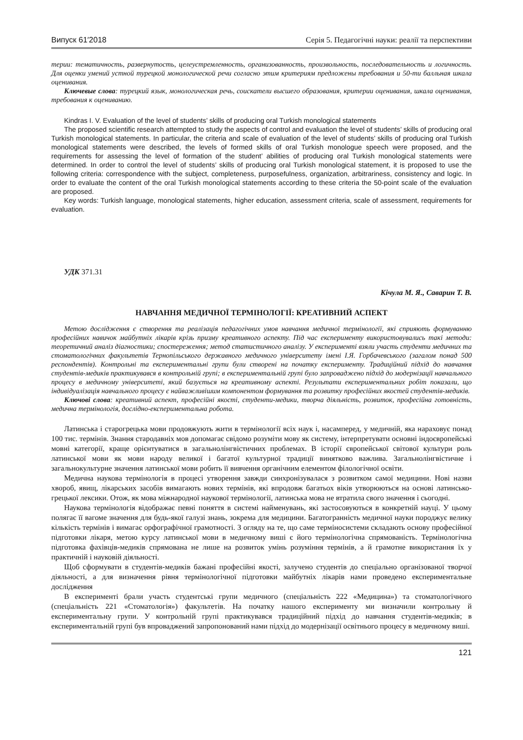Випуск 61′2018 Серія 5. Педагогічні науки: реалії та перспективи
терии: тематичность, развернутость, целеустремленность, организованность, произвольность, последовательность и логичность. Для оценки умений устной турецкой монологической речи согласно этим критериям предложены требования и 50-ти балльная шкала оценивания.
Ключевые слова: турецкий язык, монологическая речь, соискатели высшего образования, критерии оценивания, шкала оценивания, требования к оцениванию.
Kindras I. V. Evaluation of the level of students’ skills of producing oral Turkish monological statements
The proposed scientific research attempted to study the aspects of control and evaluation the level of students’ skills of producing oral Turkish monological statements. In particular, the criteria and scale of evaluation of the level of students’ skills of producing oral Turkish monological statements were described, the levels of formed skills of oral Turkish monologue speech were proposed, and the requirements for assessing the level of formation of the student’ abilities of producing oral Turkish monological statements were determined. In order to control the level of students’ skills of producing oral Turkish monological statement, it is proposed to use the following criteria: correspondence with the subject, completeness, purposefulness, organization, arbitrariness, consistency and logic. In order to evaluate the content of the oral Turkish monological statements according to these criteria the 50-point scale of the evaluation are proposed.
Key words: Turkish language, monological statements, higher education, assessment criteria, scale of assessment, requirements for evaluation.
УДК 371.31
Кічула М. Я., Саварин Т. В.
НАВЧАННЯ МЕДИЧНОЇ ТЕРМІНОЛОГІЇ: КРЕАТИВНИЙ АСПЕКТ
Метою дослідження є створення та реалізація педагогічних умов навчання медичної термінології, які сприяють формуванню професійних навичок майбутніх лікарів крізь призму креативного аспекту. Під час експерименту використовувались такі методи: теоретичний аналіз діагностики; спостереження; метод статистичного аналізу. У експерименті взяли участь студенти медичних та стоматологічних факультетів Тернопільського державного медичного університету імені І.Я. Горбачевського (загалом понад 500 респондентів). Контрольні та експериментальні групи були створені на початку експерименту. Традиційний підхід до навчання студентів-медиків практикувався в контрольній групі; в експериментальній групі було запроваджено підхід до модернізації навчального процесу в медичному університеті, який базується на креативному аспекті. Результати експериментальних робіт показали, що індивідуалізація навчального процесу є найважливішим компонентом формування та розвитку професійних якостей студентів-медиків.
Ключові слова: креативний аспект, професійні якості, студенти-медики, творча діяльність, розвиток, професійна готовність, медична термінологія, дослідно-експериментальна робота.
Латинська і старогрецька мови продовжують жити в термінології всіх наук і, насамперед, у медичній, яка нараховує понад 100 тис. термінів. Знання стародавніх мов допомагає свідомо розуміти мову як систему, інтерпретувати основні індоєвропейські мовні категорії, краще орієнтуватися в загальнолінгвістичних проблемах. В історії європейської світової культури роль латинської мови як мови народу великої і багатої культурної традиції винятково важлива. Загальнолінгвістичне і загальнокультурне значення латинської мови робить її вивчення органічним елементом філологічної освіти.
Медична наукова термінологія в процесі утворення завжди синхронізувалася з розвитком самої медицини. Нові назви хвороб, явищ, лікарських засобів вимагають нових термінів, які впродовж багатьох віків утворюються на основі латинсько-грецької лексики. Отож, як мова міжнародної наукової термінології, латинська мова не втратила свого значення і сьогодні.
Наукова термінологія відображає певні поняття в системі найменувань, які застосовуються в конкретній науці. У цьому полягає її вагоме значення для будь-якої галузі знань, зокрема для медицини. Багатогранність медичної науки породжує велику кількість термінів і вимагає орфографічної грамотності. З огляду на те, що саме терміносистеми складають основу професійної підготовки лікаря, метою курсу латинської мови в медичному виші є його термінологічна спрямованість. Термінологічна підготовка фахівців-медиків спрямована не лише на розвиток умінь розуміння термінів, а й грамотне використання їх у практичній і науковій діяльності.
Щоб сформувати в студентів-медиків бажані професійні якості, залучено студентів до спеціально організованої творчої діяльності, а для визначення рівня термінологічної підготовки майбутніх лікарів нами проведено експериментальне дослідження
В експерименті брали участь студентські групи медичного (спеціальність 222 «Медицина») та стоматологічного (спеціальність 221 «Стоматологія») факультетів. На початку нашого експерименту ми визначили контрольну й експериментальну групи. У контрольній групі практикувався традиційний підхід до навчання студентів-медиків; в експериментальній групі був впроваджений запропонований нами підхід до модернізації освітнього процесу в медичному виші.
121